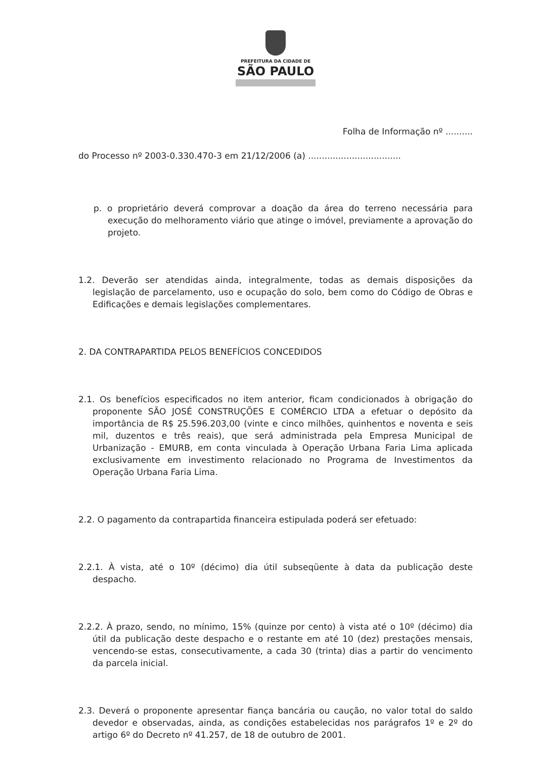PREFEITURA DA CIDADE DE
SÃO PAULO
Folha de Informação nº ..........
do Processo nº 2003-0.330.470-3 em 21/12/2006 (a) ..................................
p. o proprietário deverá comprovar a doação da área do terreno necessária para execução do melhoramento viário que atinge o imóvel, previamente a aprovação do projeto.
1.2. Deverão ser atendidas ainda, integralmente, todas as demais disposições da legislação de parcelamento, uso e ocupação do solo, bem como do Código de Obras e Edificações e demais legislações complementares.
2. DA CONTRAPARTIDA PELOS BENEFÍCIOS CONCEDIDOS
2.1. Os benefícios especificados no item anterior, ficam condicionados à obrigação do proponente SÃO JOSÉ CONSTRUÇÕES E COMÉRCIO LTDA a efetuar o depósito da importância de R$ 25.596.203,00 (vinte e cinco milhões, quinhentos e noventa e seis mil, duzentos e três reais), que será administrada pela Empresa Municipal de Urbanização - EMURB, em conta vinculada à Operação Urbana Faria Lima aplicada exclusivamente em investimento relacionado no Programa de Investimentos da Operação Urbana Faria Lima.
2.2. O pagamento da contrapartida financeira estipulada poderá ser efetuado:
2.2.1. À vista, até o 10º (décimo) dia útil subseqüente à data da publicação deste despacho.
2.2.2. À prazo, sendo, no mínimo, 15% (quinze por cento) à vista até o 10º (décimo) dia útil da publicação deste despacho e o restante em até 10 (dez) prestações mensais, vencendo-se estas, consecutivamente, a cada 30 (trinta) dias a partir do vencimento da parcela inicial.
2.3. Deverá o proponente apresentar fiança bancária ou caução, no valor total do saldo devedor e observadas, ainda, as condições estabelecidas nos parágrafos 1º e 2º do artigo 6º do Decreto nº 41.257, de 18 de outubro de 2001.